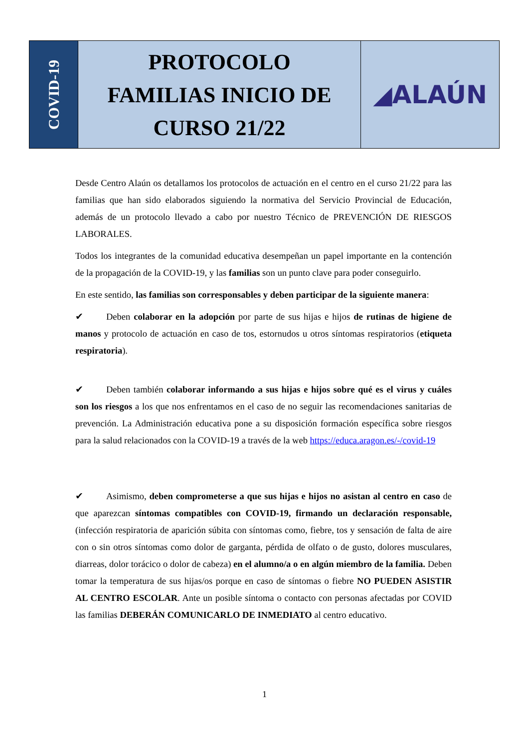COVID-19
PROTOCOLO
FAMILIAS INICIO DE
CURSO 21/22
◢ALAÚN
Desde Centro Alaún os detallamos los protocolos de actuación en el centro en el curso 21/22 para las familias que han sido elaborados siguiendo la normativa del Servicio Provincial de Educación, además de un protocolo llevado a cabo por nuestro Técnico de PREVENCIÓN DE RIESGOS LABORALES.
Todos los integrantes de la comunidad educativa desempeñan un papel importante en la contención de la propagación de la COVID-19, y las familias son un punto clave para poder conseguirlo.
En este sentido, las familias son corresponsables y deben participar de la siguiente manera:
✔ Deben colaborar en la adopción por parte de sus hijas e hijos de rutinas de higiene de manos y protocolo de actuación en caso de tos, estornudos u otros síntomas respiratorios (etiqueta respiratoria).
✔ Deben también colaborar informando a sus hijas e hijos sobre qué es el virus y cuáles son los riesgos a los que nos enfrentamos en el caso de no seguir las recomendaciones sanitarias de prevención. La Administración educativa pone a su disposición formación específica sobre riesgos para la salud relacionados con la COVID-19 a través de la web https://educa.aragon.es/-/covid-19
✔ Asimismo, deben comprometerse a que sus hijas e hijos no asistan al centro en caso de que aparezcan síntomas compatibles con COVID-19, firmando un declaración responsable, (infección respiratoria de aparición súbita con síntomas como, fiebre, tos y sensación de falta de aire con o sin otros síntomas como dolor de garganta, pérdida de olfato o de gusto, dolores musculares, diarreas, dolor torácico o dolor de cabeza) en el alumno/a o en algún miembro de la familia. Deben tomar la temperatura de sus hijas/os porque en caso de síntomas o fiebre NO PUEDEN ASISTIR AL CENTRO ESCOLAR. Ante un posible síntoma o contacto con personas afectadas por COVID las familias DEBERÁN COMUNICARLO DE INMEDIATO al centro educativo.
1